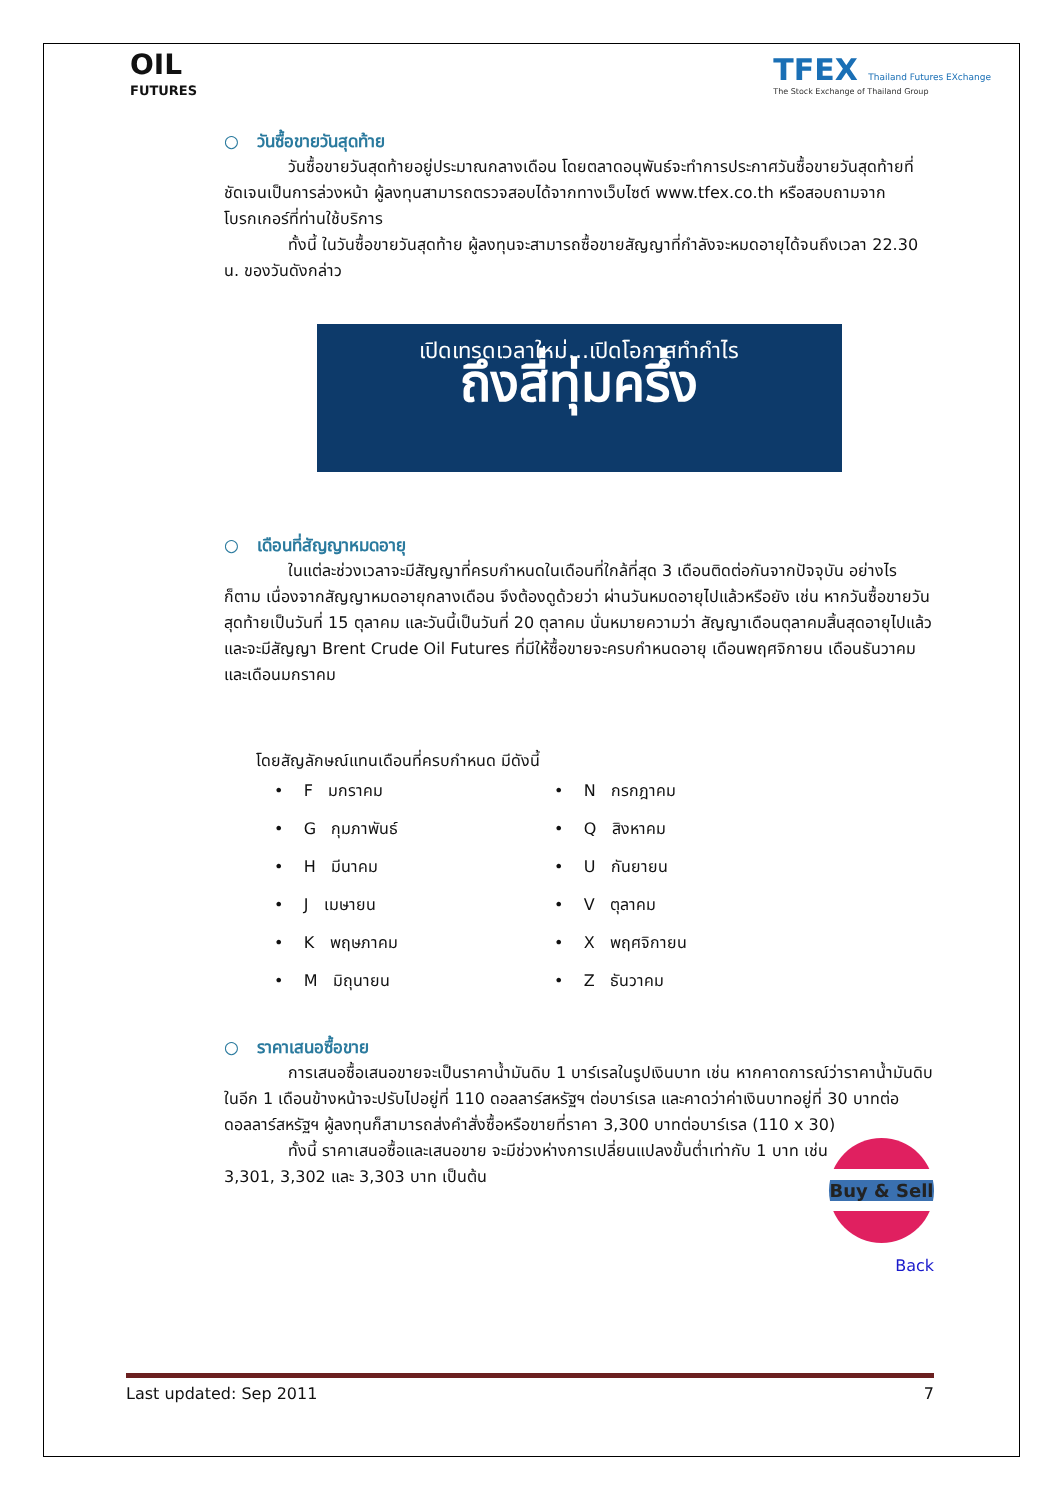OIL
FUTURES
TFEX Thailand Futures EXchange
The Stock Exchange of Thailand Group
○ วันซื้อขายวันสุดท้าย
วันซื้อขายวันสุดท้ายอยู่ประมาณกลางเดือน โดยตลาดอนุพันธ์จะทำการประกาศวันซื้อขายวันสุดท้ายที่ชัดเจนเป็นการล่วงหน้า ผู้ลงทุนสามารถตรวจสอบได้จากทางเว็บไซต์ www.tfex.co.th หรือสอบถามจากโบรกเกอร์ที่ท่านใช้บริการ
ทั้งนี้ ในวันซื้อขายวันสุดท้าย ผู้ลงทุนจะสามารถซื้อขายสัญญาที่กำลังจะหมดอายุได้จนถึงเวลา 22.30 น. ของวันดังกล่าว
เปิดเทรดเวลาใหม่...เปิดโอกาสทำกำไร
ถึงสี่ทุ่มครึ่ง
○ เดือนที่สัญญาหมดอายุ
ในแต่ละช่วงเวลาจะมีสัญญาที่ครบกำหนดในเดือนที่ใกล้ที่สุด 3 เดือนติดต่อกันจากปัจจุบัน อย่างไรก็ตาม เนื่องจากสัญญาหมดอายุกลางเดือน จึงต้องดูด้วยว่า ผ่านวันหมดอายุไปแล้วหรือยัง เช่น หากวันซื้อขายวันสุดท้ายเป็นวันที่ 15 ตุลาคม และวันนี้เป็นวันที่ 20 ตุลาคม นั่นหมายความว่า สัญญาเดือนตุลาคมสิ้นสุดอายุไปแล้ว และจะมีสัญญา Brent Crude Oil Futures ที่มีให้ซื้อขายจะครบกำหนดอายุ เดือนพฤศจิกายน เดือนธันวาคม และเดือนมกราคม
โดยสัญลักษณ์แทนเดือนที่ครบกำหนด มีดังนี้
• F มกราคม
• N กรกฎาคม
• G กุมภาพันธ์
• Q สิงหาคม
• H มีนาคม
• U กันยายน
• J เมษายน
• V ตุลาคม
• K พฤษภาคม
• X พฤศจิกายน
• M มิถุนายน
• Z ธันวาคม
○ ราคาเสนอซื้อขาย
การเสนอซื้อเสนอขายจะเป็นราคาน้ำมันดิบ 1 บาร์เรลในรูปเงินบาท เช่น หากคาดการณ์ว่าราคาน้ำมันดิบในอีก 1 เดือนข้างหน้าจะปรับไปอยู่ที่ 110 ดอลลาร์สหรัฐฯ ต่อบาร์เรล และคาดว่าค่าเงินบาทอยู่ที่ 30 บาทต่อดอลลาร์สหรัฐฯ ผู้ลงทุนก็สามารถส่งคำสั่งซื้อหรือขายที่ราคา 3,300 บาทต่อบาร์เรล (110 x 30)
Buy & Sell
ทั้งนี้ ราคาเสนอซื้อและเสนอขาย จะมีช่วงห่างการเปลี่ยนแปลงขั้นต่ำเท่ากับ 1 บาท เช่น 3,301, 3,302 และ 3,303 บาท เป็นต้น
Back
Last updated: Sep 2011 7